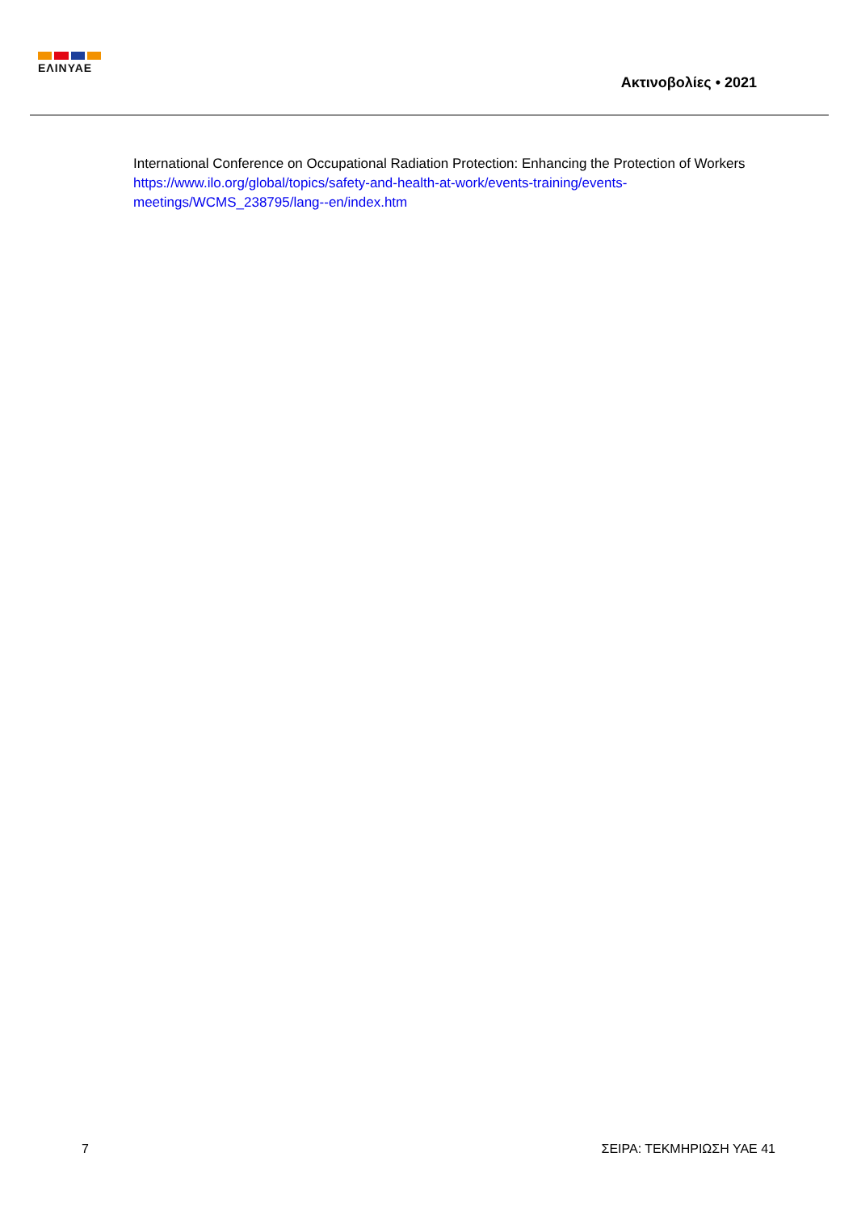ΕΛΙΝΥΑΕ
Ακτινοβολίες • 2021
International Conference on Occupational Radiation Protection: Enhancing the Protection of Workers
https://www.ilo.org/global/topics/safety-and-health-at-work/events-training/events-
meetings/WCMS_238795/lang--en/index.htm
7 ΣΕΙΡΑ: ΤΕΚΜΗΡΙΩΣΗ ΥΑΕ 41